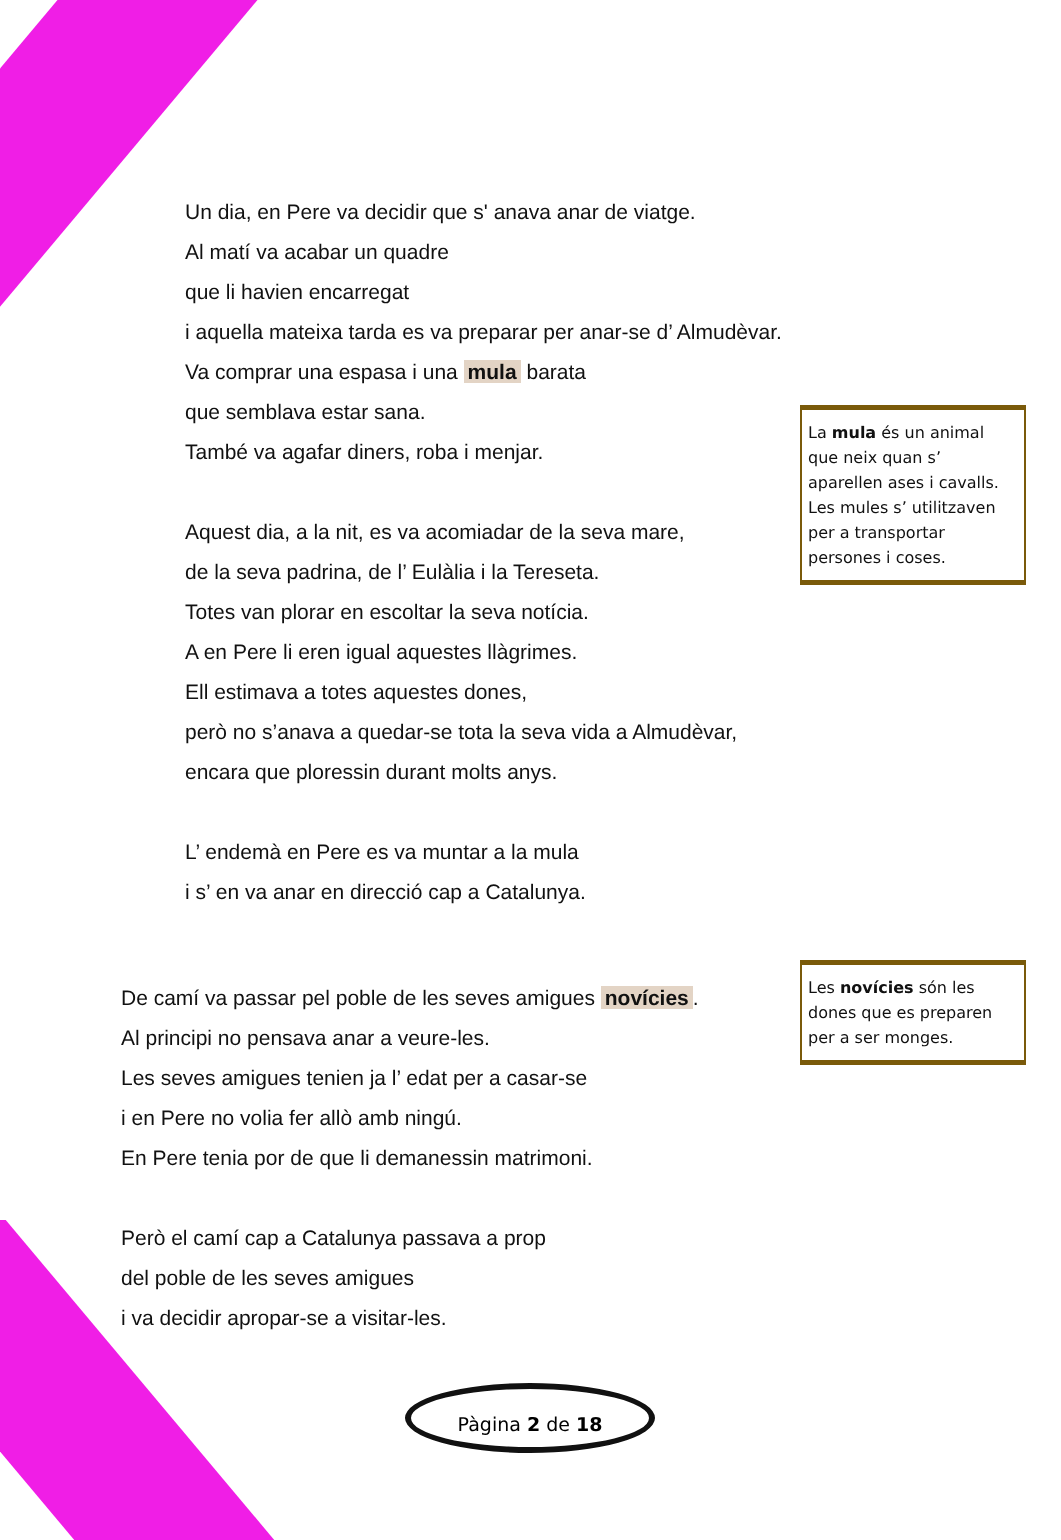Un dia, en Pere va decidir que s' anava anar de viatge.
Al matí va acabar un quadre
que li havien encarregat
i aquella mateixa tarda es va preparar per anar-se d’ Almudèvar.
Va comprar una espasa i una mula barata
que semblava estar sana.
També va agafar diners, roba i menjar.
Aquest dia, a la nit, es va acomiadar de la seva mare,
de la seva padrina, de l’ Eulàlia i la Tereseta.
Totes van plorar en escoltar la seva notícia.
A en Pere li eren igual aquestes llàgrimes.
Ell estimava a totes aquestes dones,
però no s’anava a quedar-se tota la seva vida a Almudèvar,
encara que ploressin durant molts anys.
L’ endemà en Pere es va muntar a la mula
i s’ en va anar en direcció cap a Catalunya.
La mula és un animal que neix quan s’ aparellen ases i cavalls. Les mules s’ utilitzaven per a transportar persones i coses.
Les novícies són les dones que es preparen per a ser monges.
De camí va passar pel poble de les seves amigues novícies.
Al principi no pensava anar a veure-les.
Les seves amigues tenien ja l’ edat per a casar-se
i en Pere no volia fer allò amb ningú.
En Pere tenia por de que li demanessin matrimoni.
Però el camí cap a Catalunya passava a prop
del poble de les seves amigues
i va decidir apropar-se a visitar-les.
Pàgina 2 de 18